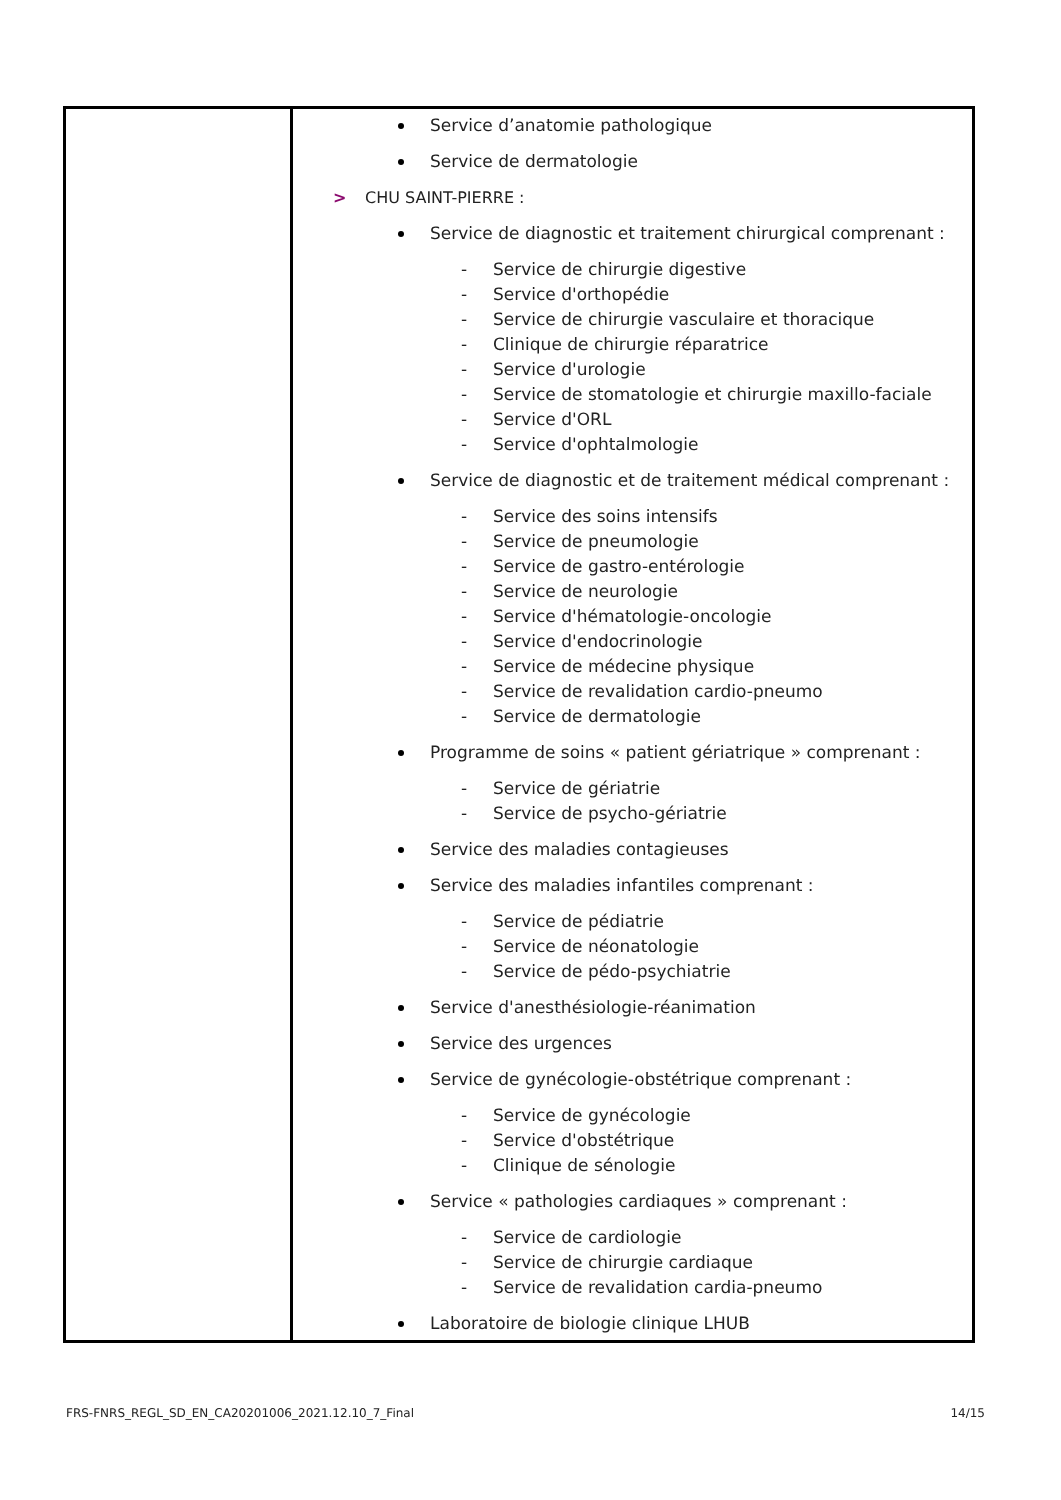| | Service d’anatomie pathologique Service de dermatologie > CHU SAINT-PIERRE : Service de diagnostic et traitement chirurgical comprenant : Service de chirurgie digestive Service d'orthopédie Service de chirurgie vasculaire et thoracique Clinique de chirurgie réparatrice Service d'urologie Service de stomatologie et chirurgie maxillo-faciale Service d'ORL Service d'ophtalmologie Service de diagnostic et de traitement médical comprenant : Service des soins intensifs Service de pneumologie Service de gastro-entérologie Service de neurologie Service d'hématologie-oncologie Service d'endocrinologie Service de médecine physique Service de revalidation cardio-pneumo Service de dermatologie Programme de soins « patient gériatrique » comprenant : Service de gériatrie Service de psycho-gériatrie Service des maladies contagieuses Service des maladies infantiles comprenant : Service de pédiatrie Service de néonatologie Service de pédo-psychiatrie Service d'anesthésiologie-réanimation Service des urgences Service de gynécologie-obstétrique comprenant : Service de gynécologie Service d'obstétrique Clinique de sénologie Service « pathologies cardiaques » comprenant : Service de cardiologie Service de chirurgie cardiaque Service de revalidation cardia-pneumo Laboratoire de biologie clinique LHUB |
FRS-FNRS_REGL_SD_EN_CA20201006_2021.12.10_7_Final 14/15